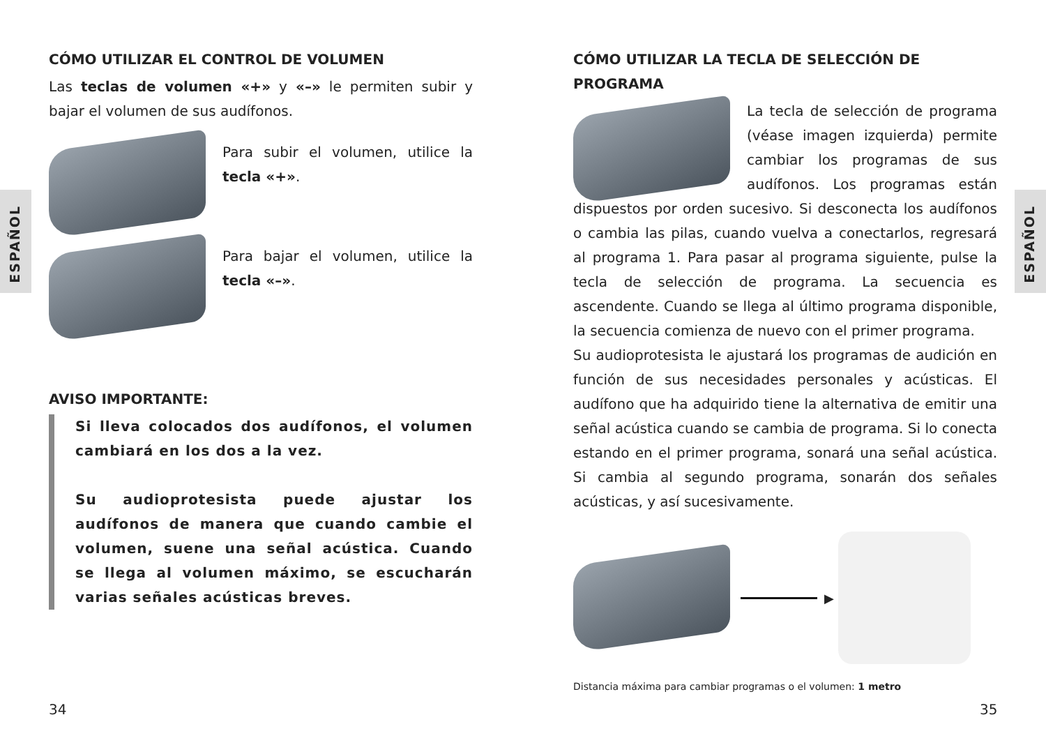ESPAÑOL
ESPAÑOL
CÓMO UTILIZAR EL CONTROL DE VOLUMEN
Las teclas de volumen «+» y «–» le permiten subir y bajar el volumen de sus audífonos.
Para subir el volumen, utilice la tecla «+».
Para bajar el volumen, utilice la tecla «–».
AVISO IMPORTANTE:
Si lleva colocados dos audífonos, el volumen cambiará en los dos a la vez.
Su audioprotesista puede ajustar los audífonos de manera que cuando cambie el volumen, suene una señal acústica. Cuando se llega al volumen máximo, se escucharán varias señales acústicas breves.
CÓMO UTILIZAR LA TECLA DE SELECCIÓN DE PROGRAMA
La tecla de selección de programa (véase imagen izquierda) permite cambiar los programas de sus audífonos. Los programas están dispuestos por orden sucesivo. Si desconecta los audífonos o cambia las pilas, cuando vuelva a conectarlos, regresará al programa 1. Para pasar al programa siguiente, pulse la tecla de selección de programa. La secuencia es ascendente. Cuando se llega al último programa disponible, la secuencia comienza de nuevo con el primer programa.
Su audioprotesista le ajustará los programas de audición en función de sus necesidades personales y acústicas. El audífono que ha adquirido tiene la alternativa de emitir una señal acústica cuando se cambia de programa. Si lo conecta estando en el primer programa, sonará una señal acústica. Si cambia al segundo programa, sonarán dos señales acústicas, y así sucesivamente.
▶
Distancia máxima para cambiar programas o el volumen: 1 metro
34 35